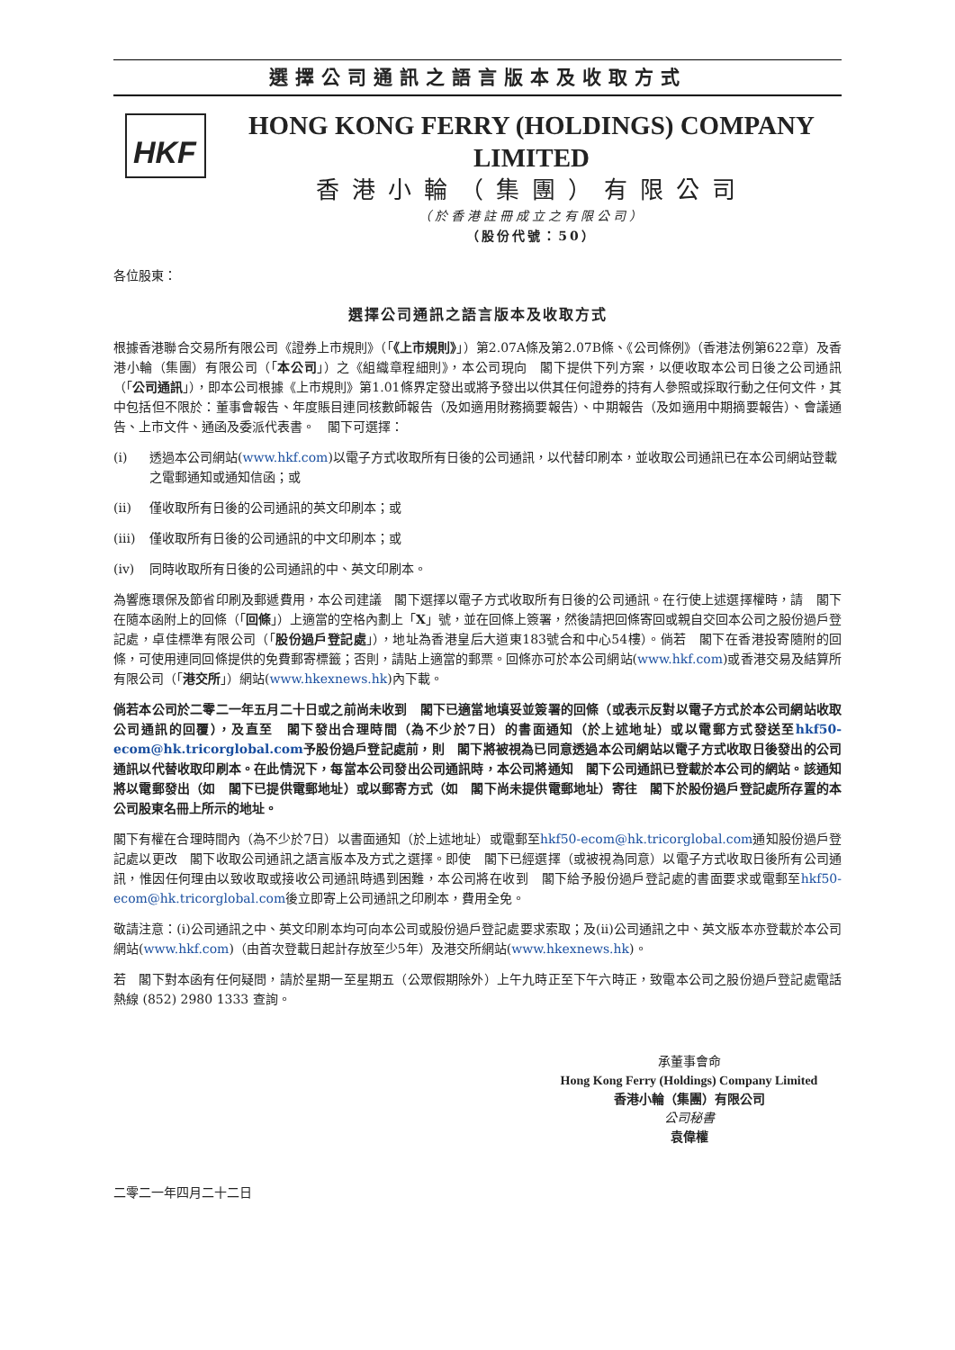選擇公司通訊之語言版本及收取方式
HKF
HONG KONG FERRY (HOLDINGS) COMPANY LIMITED
香港小輪（集團）有限公司
（於香港註冊成立之有限公司）
（股份代號：50）
各位股東：
選擇公司通訊之語言版本及收取方式
根據香港聯合交易所有限公司《證券上市規則》（「《上市規則》」）第2.07A條及第2.07B條、《公司條例》（香港法例第622章）及香港小輪（集團）有限公司（「本公司」）之《組織章程細則》，本公司現向　閣下提供下列方案，以便收取本公司日後之公司通訊（「公司通訊」），即本公司根據《上市規則》第1.01條界定發出或將予發出以供其任何證券的持有人參照或採取行動之任何文件，其中包括但不限於：董事會報告、年度賬目連同核數師報告（及如適用財務摘要報告）、中期報告（及如適用中期摘要報告）、會議通告、上市文件、通函及委派代表書。　閣下可選擇：
(i) 透過本公司網站(www.hkf.com)以電子方式收取所有日後的公司通訊，以代替印刷本，並收取公司通訊已在本公司網站登載之電郵通知或通知信函；或
(ii) 僅收取所有日後的公司通訊的英文印刷本；或
(iii) 僅收取所有日後的公司通訊的中文印刷本；或
(iv) 同時收取所有日後的公司通訊的中、英文印刷本。
為響應環保及節省印刷及郵遞費用，本公司建議　閣下選擇以電子方式收取所有日後的公司通訊。在行使上述選擇權時，請　閣下在隨本函附上的回條（「回條」）上適當的空格內劃上「X」號，並在回條上簽署，然後請把回條寄回或親自交回本公司之股份過戶登記處，卓佳標準有限公司（「股份過戶登記處」），地址為香港皇后大道東183號合和中心54樓）。倘若　閣下在香港投寄隨附的回條，可使用連同回條提供的免費郵寄標籤；否則，請貼上適當的郵票。回條亦可於本公司網站(www.hkf.com)或香港交易及結算所有限公司（「港交所」）網站(www.hkexnews.hk)內下載。
倘若本公司於二零二一年五月二十日或之前尚未收到　閣下已適當地填妥並簽署的回條（或表示反對以電子方式於本公司網站收取公司通訊的回覆），及直至　閣下發出合理時間（為不少於7日）的書面通知（於上述地址）或以電郵方式發送至hkf50-ecom@hk.tricorglobal.com予股份過戶登記處前，則　閣下將被視為已同意透過本公司網站以電子方式收取日後發出的公司通訊以代替收取印刷本。在此情況下，每當本公司發出公司通訊時，本公司將通知　閣下公司通訊已登載於本公司的網站。該通知將以電郵發出（如　閣下已提供電郵地址）或以郵寄方式（如　閣下尚未提供電郵地址）寄往　閣下於股份過戶登記處所存置的本公司股東名冊上所示的地址。
閣下有權在合理時間內（為不少於7日）以書面通知（於上述地址）或電郵至hkf50-ecom@hk.tricorglobal.com通知股份過戶登記處以更改　閣下收取公司通訊之語言版本及方式之選擇。即使　閣下已經選擇（或被視為同意）以電子方式收取日後所有公司通訊，惟因任何理由以致收取或接收公司通訊時遇到困難，本公司將在收到　閣下給予股份過戶登記處的書面要求或電郵至hkf50-ecom@hk.tricorglobal.com後立即寄上公司通訊之印刷本，費用全免。
敬請注意：(i)公司通訊之中、英文印刷本均可向本公司或股份過戶登記處要求索取；及(ii)公司通訊之中、英文版本亦登載於本公司網站(www.hkf.com)（由首次登載日起計存放至少5年）及港交所網站(www.hkexnews.hk)。
若　閣下對本函有任何疑問，請於星期一至星期五（公眾假期除外）上午九時正至下午六時正，致電本公司之股份過戶登記處電話熱線 (852) 2980 1333 查詢。
承董事會命
Hong Kong Ferry (Holdings) Company Limited
香港小輪（集團）有限公司
公司秘書
袁偉權
二零二一年四月二十二日